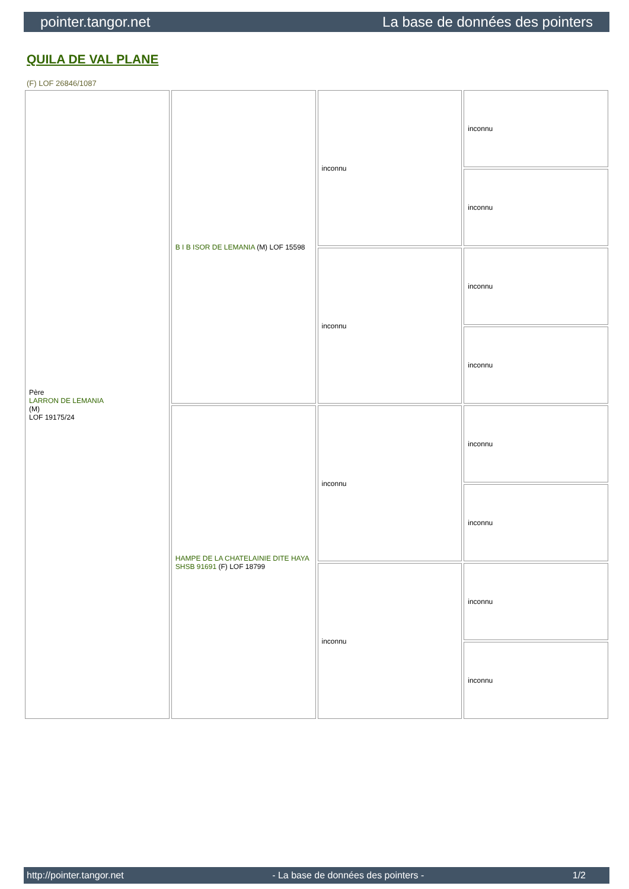pointer.tangor.net La base de données des pointers
QUILA DE VAL PLANE
(F) LOF 26846/1087
| Père LARRON DE LEMANIA (M) LOF 19175/24 | B I B ISOR DE LEMANIA (M) LOF 15598 | inconnu | inconnu |
| | | | inconnu |
| | | inconnu | inconnu |
| | | | inconnu |
| | HAMPE DE LA CHATELAINIE DITE HAYA SHSB 91691 (F) LOF 18799 | inconnu | inconnu |
| | | | inconnu |
| | | inconnu | inconnu |
| | | | inconnu |
http://pointer.tangor.net - La base de données des pointers - 1/2